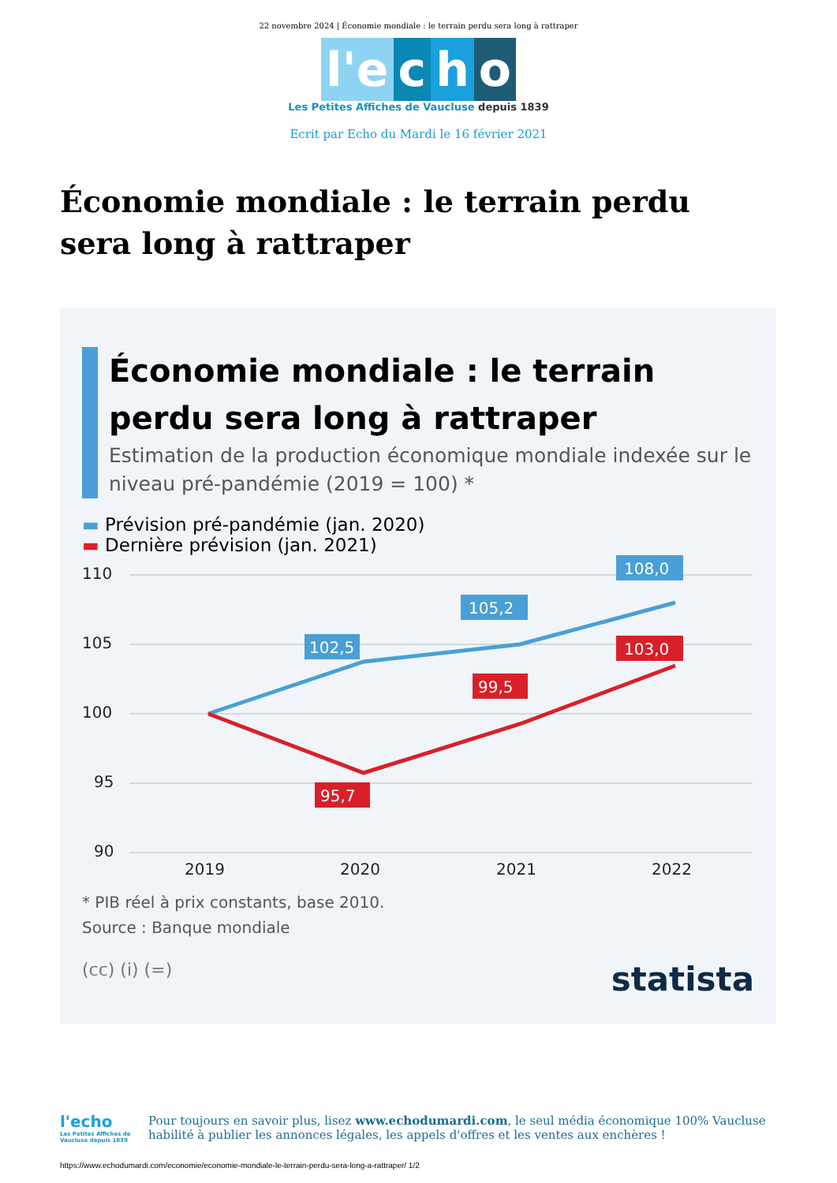22 novembre 2024 | Économie mondiale : le terrain perdu sera long à rattraper
l'e c h o
Les Petites Affiches de Vaucluse depuis 1839
Ecrit par Echo du Mardi le 16 février 2021
Économie mondiale : le terrain perdu sera long à rattraper
Économie mondiale : le terrain perdu sera long à rattraper
Estimation de la production économique mondiale indexée sur le niveau pré-pandémie (2019 = 100) *
▬ Prévision pré-pandémie (jan. 2020)
▬ Dernière prévision (jan. 2021)
110
105
100
95
90
102,5
105,2
108,0
103,0
99,5
95,7
2019
2020
2021
2022
* PIB réel à prix constants, base 2010.
Source : Banque mondiale
(cc) (i) (=) statista
l'echo
Les Petites Affiches de Vaucluse depuis 1839
Pour toujours en savoir plus, lisez www.echodumardi.com, le seul média économique 100% Vaucluse habilité à publier les annonces légales, les appels d'offres et les ventes aux enchères !
https://www.echodumardi.com/economie/economie-mondiale-le-terrain-perdu-sera-long-a-rattraper/ 1/2